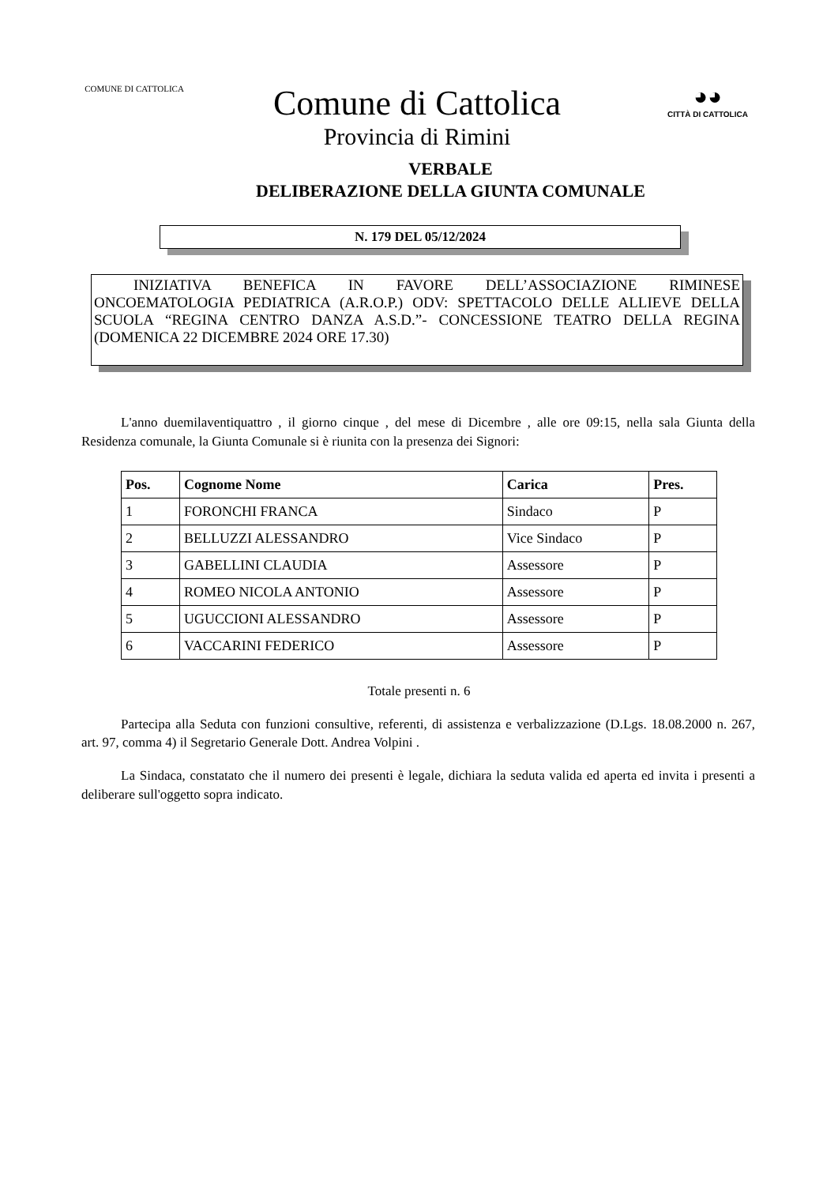COMUNE DI CATTOLICA
Comune di Cattolica
Provincia di Rimini
◕◕
CITTÀ DI CATTOLICA
VERBALE
DELIBERAZIONE DELLA GIUNTA COMUNALE
N. 179 DEL 05/12/2024
INIZIATIVA BENEFICA IN FAVORE DELL’ASSOCIAZIONE RIMINESE ONCOEMATOLOGIA PEDIATRICA (A.R.O.P.) ODV: SPETTACOLO DELLE ALLIEVE DELLA SCUOLA “REGINA CENTRO DANZA A.S.D.”- CONCESSIONE TEATRO DELLA REGINA (DOMENICA 22 DICEMBRE 2024 ORE 17.30)
L'anno duemilaventiquattro , il giorno cinque , del mese di Dicembre , alle ore 09:15, nella sala Giunta della Residenza comunale, la Giunta Comunale si è riunita con la presenza dei Signori:
| Pos. | Cognome Nome | Carica | Pres. |
| --- | --- | --- | --- |
| 1 | FORONCHI FRANCA | Sindaco | P |
| 2 | BELLUZZI ALESSANDRO | Vice Sindaco | P |
| 3 | GABELLINI CLAUDIA | Assessore | P |
| 4 | ROMEO NICOLA ANTONIO | Assessore | P |
| 5 | UGUCCIONI ALESSANDRO | Assessore | P |
| 6 | VACCARINI FEDERICO | Assessore | P |
Totale presenti n. 6
Partecipa alla Seduta con funzioni consultive, referenti, di assistenza e verbalizzazione (D.Lgs. 18.08.2000 n. 267, art. 97, comma 4) il Segretario Generale Dott. Andrea Volpini .
La Sindaca, constatato che il numero dei presenti è legale, dichiara la seduta valida ed aperta ed invita i presenti a deliberare sull'oggetto sopra indicato.